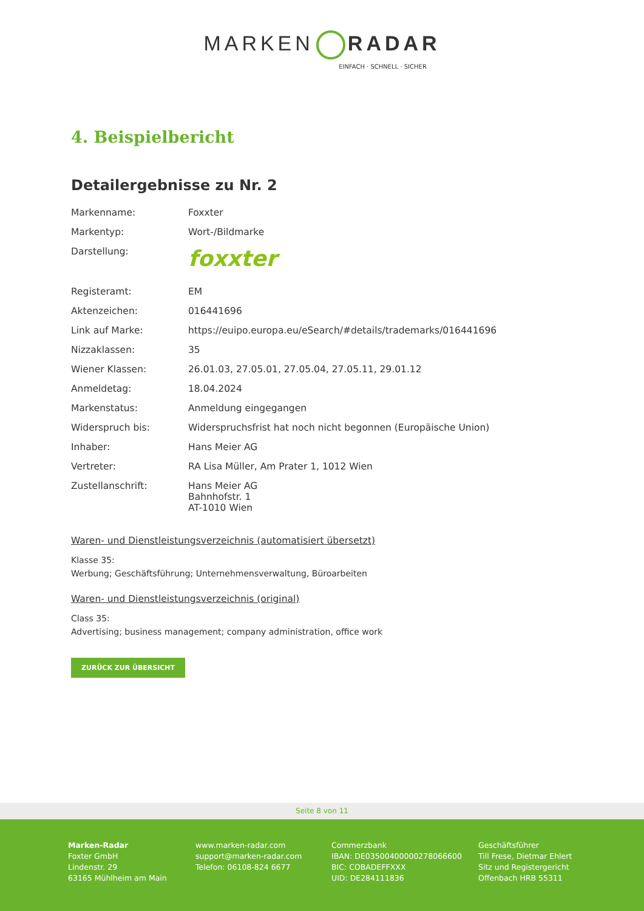MARKEN RADAR
EINFACH · SCHNELL · SICHER
4. Beispielbericht
Detailergebnisse zu Nr. 2
| Markenname: | Foxxter |
| Markentyp: | Wort-/Bildmarke |
| Darstellung: | foxxter |
| Registeramt: | EM |
| Aktenzeichen: | 016441696 |
| Link auf Marke: | https://euipo.europa.eu/eSearch/#details/trademarks/016441696 |
| Nizzaklassen: | 35 |
| Wiener Klassen: | 26.01.03, 27.05.01, 27.05.04, 27.05.11, 29.01.12 |
| Anmeldetag: | 18.04.2024 |
| Markenstatus: | Anmeldung eingegangen |
| Widerspruch bis: | Widerspruchsfrist hat noch nicht begonnen (Europäische Union) |
| Inhaber: | Hans Meier AG |
| Vertreter: | RA Lisa Müller, Am Prater 1, 1012 Wien |
| Zustellanschrift: | Hans Meier AG Bahnhofstr. 1 AT-1010 Wien |
Waren- und Dienstleistungsverzeichnis (automatisiert übersetzt)
Klasse 35:
Werbung; Geschäftsführung; Unternehmensverwaltung, Büroarbeiten
Waren- und Dienstleistungsverzeichnis (original)
Class 35:
Advertising; business management; company administration, office work
ZURÜCK ZUR ÜBERSICHT
Seite 8 von 11
Marken-Radar
Foxter GmbH
Lindenstr. 29
63165 Mühlheim am Main
www.marken-radar.com
support@marken-radar.com
Telefon: 06108-824 6677
Commerzbank
IBAN: DE03500400000278066600
BIC: COBADEFFXXX
UID: DE284111836
Geschäftsführer
Till Frese, Dietmar Ehlert
Sitz und Registergericht
Offenbach HRB 55311